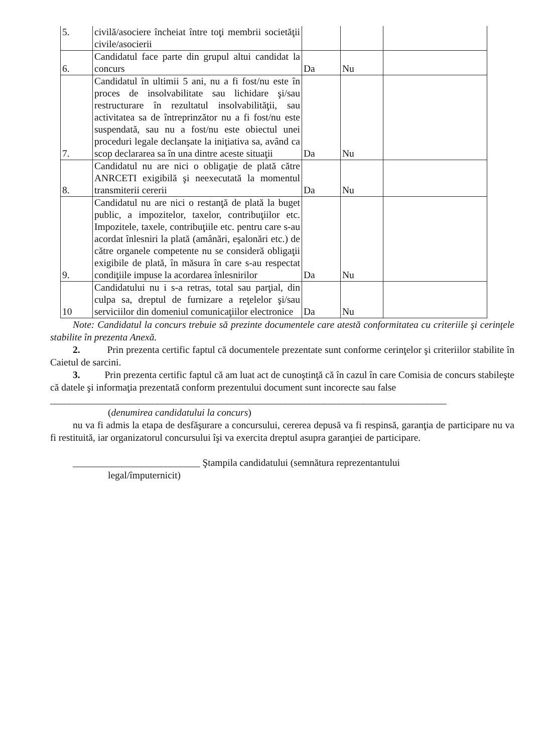| 5. | civilă/asociere încheiat între toţi membrii societăţii civile/asocierii | | | |
| 6. | Candidatul face parte din grupul altui candidat la concurs | Da | Nu | |
| 7. | Candidatul în ultimii 5 ani, nu a fi fost/nu este în proces de insolvabilitate sau lichidare şi/sau restructurare în rezultatul insolvabilităţii, sau activitatea sa de întreprinzător nu a fi fost/nu este suspendată, sau nu a fost/nu este obiectul unei proceduri legale declanşate la iniţiativa sa, având ca scop declararea sa în una dintre aceste situaţii | Da | Nu | |
| 8. | Candidatul nu are nici o obligaţie de plată către ANRCETI exigibilă şi neexecutată la momentul transmiterii cererii | Da | Nu | |
| 9. | Candidatul nu are nici o restanţă de plată la buget public, a impozitelor, taxelor, contribuţiilor etc. Impozitele, taxele, contribuţiile etc. pentru care s-au acordat înlesniri la plată (amânări, eşalonări etc.) de către organele competente nu se consideră obligaţii exigibile de plată, în măsura în care s-au respectat condiţiile impuse la acordarea înlesnirilor | Da | Nu | |
| 10 | Candidatului nu i s-a retras, total sau parţial, din culpa sa, dreptul de furnizare a reţelelor şi/sau serviciilor din domeniul comunicaţiilor electronice | Da | Nu | |
Note: Candidatul la concurs trebuie să prezinte documentele care atestă conformitatea cu criteriile şi cerinţele stabilite în prezenta Anexă.
2. Prin prezenta certific faptul că documentele prezentate sunt conforme cerinţelor şi criteriilor stabilite în Caietul de sarcini.
3. Prin prezenta certific faptul că am luat act de cunoştinţă că în cazul în care Comisia de concurs stabileşte că datele şi informaţia prezentată conform prezentului document sunt incorecte sau false
_________________________________________________________________________________
(denumirea candidatului la concurs)
nu va fi admis la etapa de desfăşurare a concursului, cererea depusă va fi respinsă, garanţia de participare nu va fi restituită, iar organizatorul concursului îşi va exercita dreptul asupra garanţiei de participare.
__________________________ Ştampila candidatului (semnătura reprezentantului
legal/împuternicit)